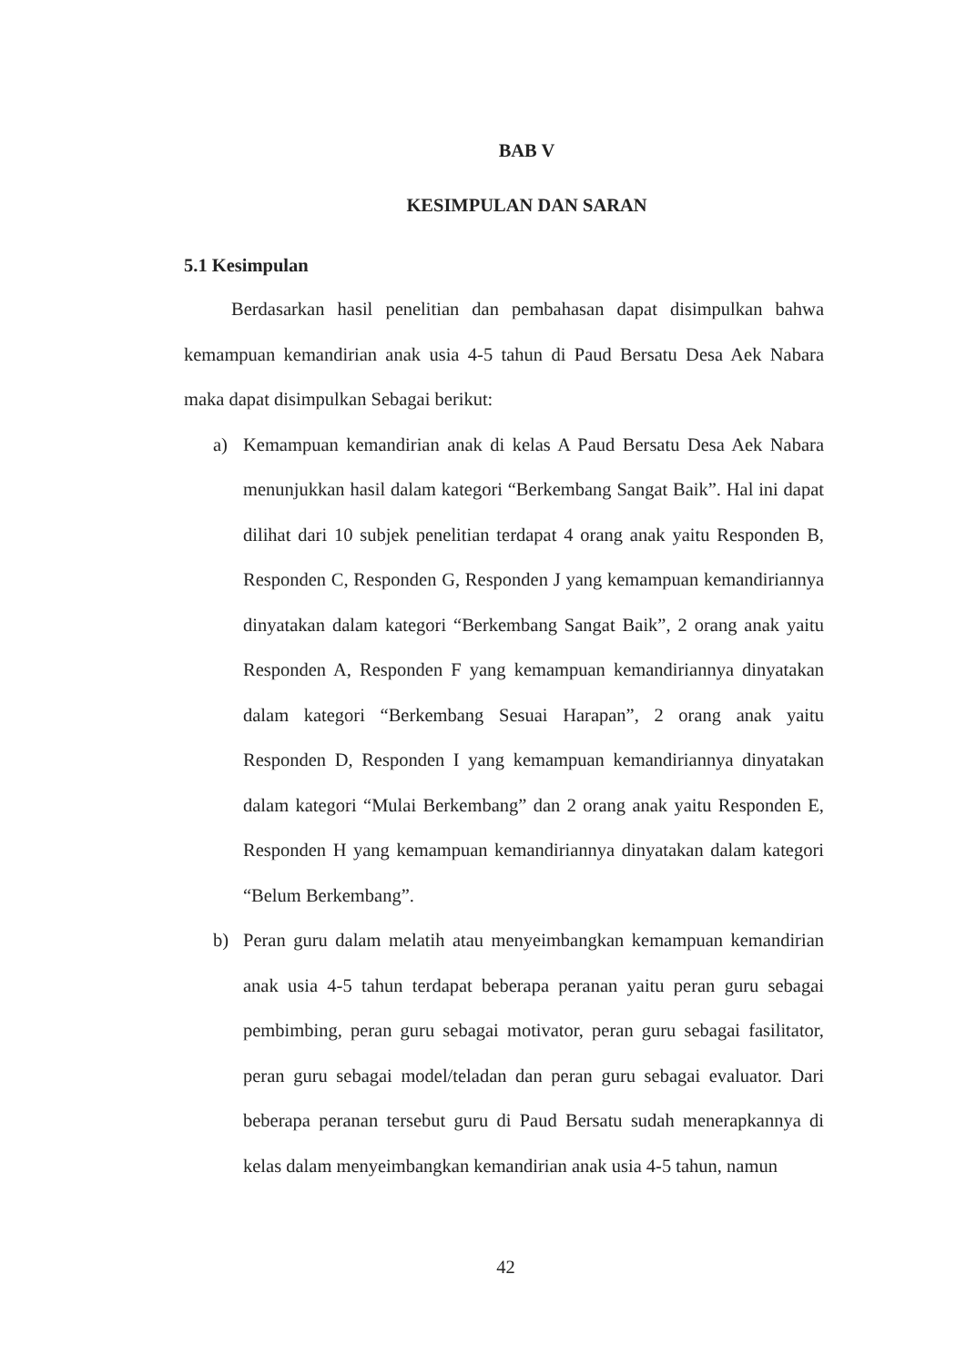BAB V
KESIMPULAN DAN SARAN
5.1 Kesimpulan
Berdasarkan hasil penelitian dan pembahasan dapat disimpulkan bahwa kemampuan kemandirian anak usia 4-5 tahun di Paud Bersatu Desa Aek Nabara maka dapat disimpulkan Sebagai berikut:
a) Kemampuan kemandirian anak di kelas A Paud Bersatu Desa Aek Nabara menunjukkan hasil dalam kategori “Berkembang Sangat Baik”. Hal ini dapat dilihat dari 10 subjek penelitian terdapat 4 orang anak yaitu Responden B, Responden C, Responden G, Responden J yang kemampuan kemandiriannya dinyatakan dalam kategori “Berkembang Sangat Baik”, 2 orang anak yaitu Responden A, Responden F yang kemampuan kemandiriannya dinyatakan dalam kategori “Berkembang Sesuai Harapan”, 2 orang anak yaitu Responden D, Responden I yang kemampuan kemandiriannya dinyatakan dalam kategori “Mulai Berkembang” dan 2 orang anak yaitu Responden E, Responden H yang kemampuan kemandiriannya dinyatakan dalam kategori “Belum Berkembang”.
b) Peran guru dalam melatih atau menyeimbangkan kemampuan kemandirian anak usia 4-5 tahun terdapat beberapa peranan yaitu peran guru sebagai pembimbing, peran guru sebagai motivator, peran guru sebagai fasilitator, peran guru sebagai model/teladan dan peran guru sebagai evaluator. Dari beberapa peranan tersebut guru di Paud Bersatu sudah menerapkannya di kelas dalam menyeimbangkan kemandirian anak usia 4-5 tahun, namun
42